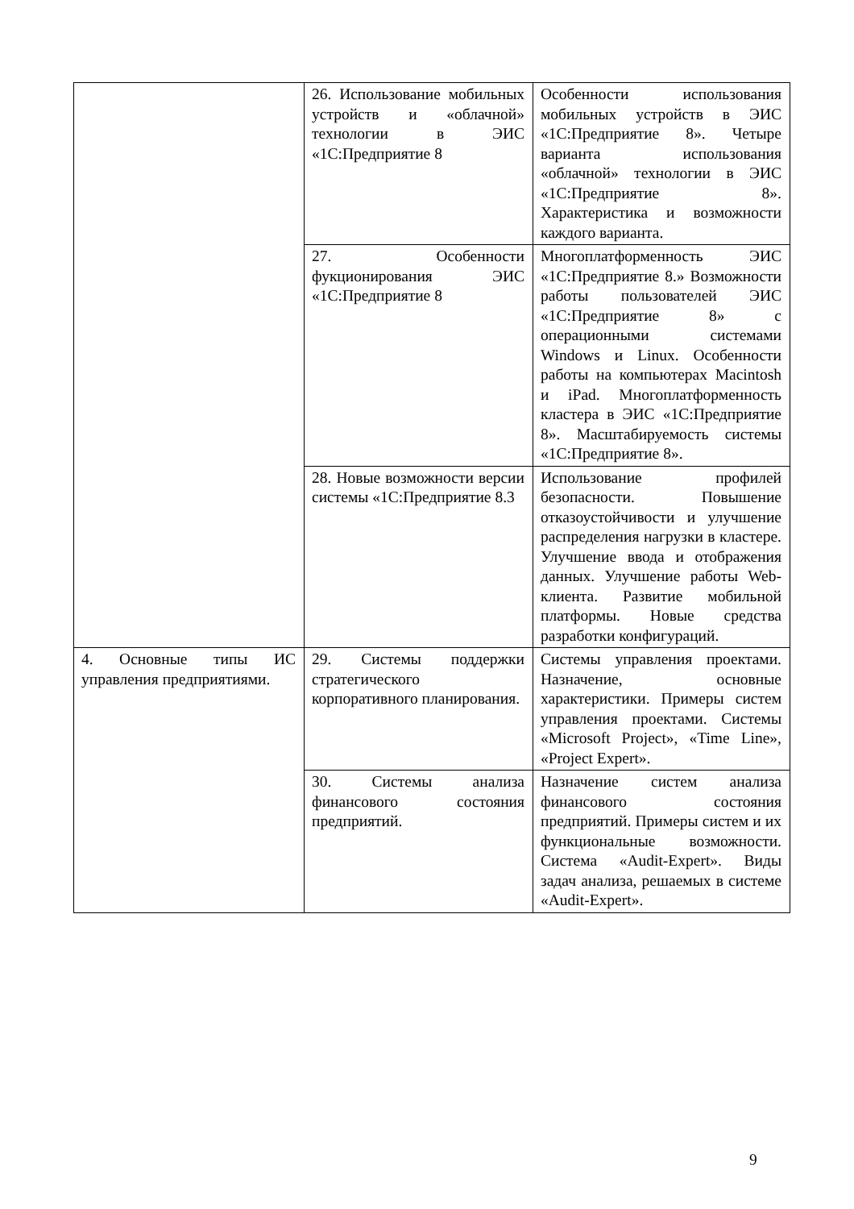| | 26. Использование мобильных устройств и «облачной» технологии в ЭИС «1С:Предприятие 8 | Особенности использования мобильных устройств в ЭИС «1С:Предприятие 8». Четыре варианта использования «облачной» технологии в ЭИС «1С:Предприятие 8». Характеристика и возможности каждого варианта. |
| | 27. Особенности фукционирования ЭИС «1С:Предприятие 8 | Многоплатформенность ЭИС «1С:Предприятие 8.» Возможности работы пользователей ЭИС «1С:Предприятие 8» с операционными системами Windows и Linux. Особенности работы на компьютерах Macintosh и iPad. Многоплатформенность кластера в ЭИС «1С:Предприятие 8». Масштабируемость системы «1С:Предприятие 8». |
| | 28. Новые возможности версии системы «1С:Предприятие 8.3 | Использование профилей безопасности. Повышение отказоустойчивости и улучшение распределения нагрузки в кластере. Улучшение ввода и отображения данных. Улучшение работы Web-клиента. Развитие мобильной платформы. Новые средства разработки конфигураций. |
| 4. Основные типы ИС управления предприятиями. | 29. Системы поддержки стратегического корпоративного планирования. | Системы управления проектами. Назначение, основные характеристики. Примеры систем управления проектами. Системы «Microsoft Project», «Time Line», «Project Expert». |
| | 30. Системы анализа финансового состояния предприятий. | Назначение систем анализа финансового состояния предприятий. Примеры систем и их функциональные возможности. Система «Audit-Expert». Виды задач анализа, решаемых в системе «Audit-Expert». |
9